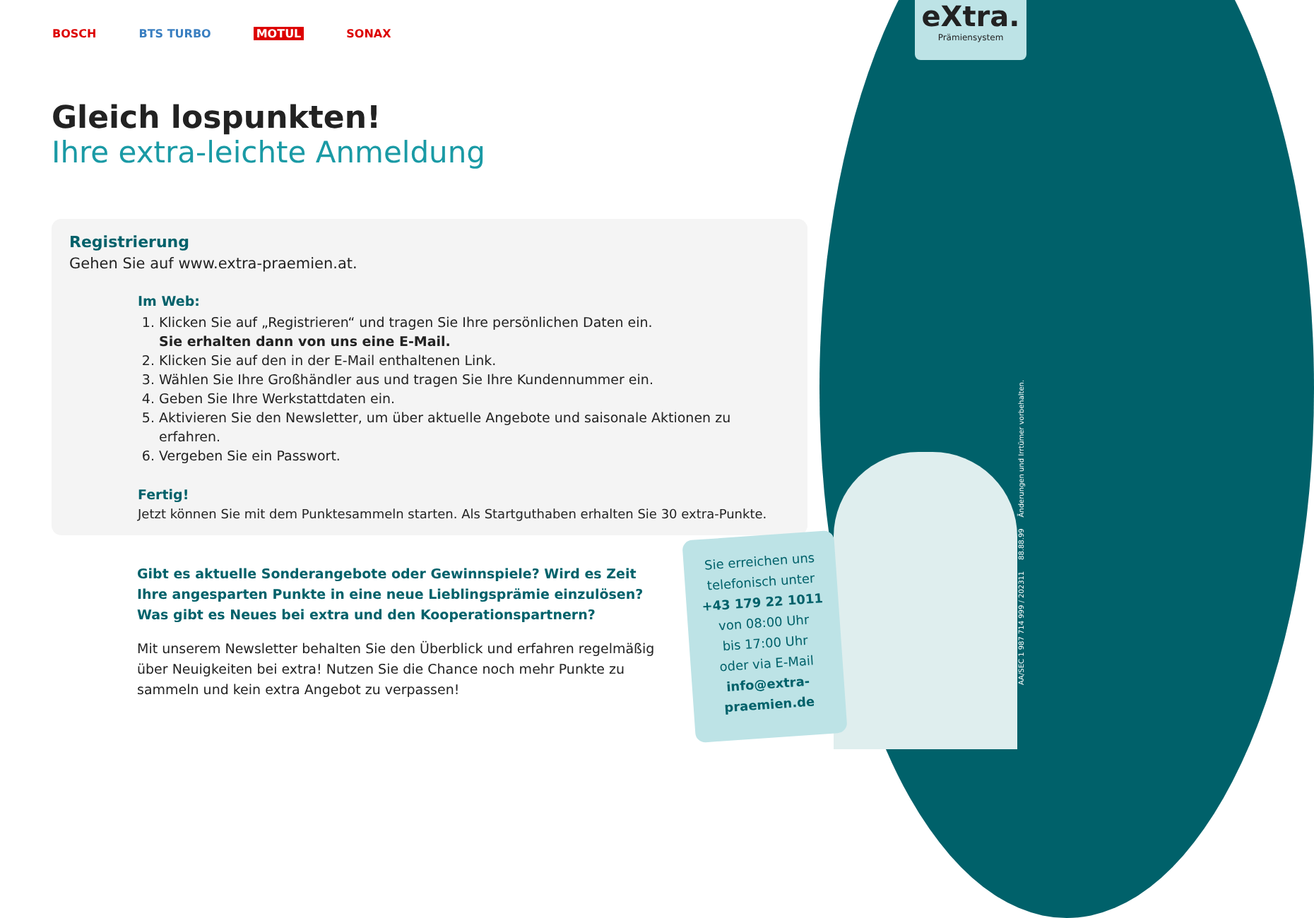BOSCH BTS TURBO MOTUL SONAX
eXtra.
Prämiensystem
Gleich lospunkten!
Ihre extra-leichte Anmeldung
Registrierung
Gehen Sie auf www.extra-praemien.at.
Im Web:
1. Klicken Sie auf „Registrieren“ und tragen Sie Ihre persönlichen Daten ein.
Sie erhalten dann von uns eine E-Mail.
2. Klicken Sie auf den in der E-Mail enthaltenen Link.
3. Wählen Sie Ihre Großhändler aus und tragen Sie Ihre Kundennummer ein.
4. Geben Sie Ihre Werkstattdaten ein.
5. Aktivieren Sie den Newsletter, um über aktuelle Angebote und saisonale Aktionen zu erfahren.
6. Vergeben Sie ein Passwort.
Fertig!
Jetzt können Sie mit dem Punktesammeln starten. Als Startguthaben erhalten Sie 30 extra-Punkte.
Gibt es aktuelle Sonderangebote oder Gewinnspiele? Wird es Zeit Ihre angesparten Punkte in eine neue Lieblingsprämie einzulösen?
Was gibt es Neues bei extra und den Kooperationspartnern?
Mit unserem Newsletter behalten Sie den Überblick und erfahren regelmäßig über Neuigkeiten bei extra! Nutzen Sie die Chance noch mehr Punkte zu sammeln und kein extra Angebot zu verpassen!
Sie erreichen uns
telefonisch unter
+43 179 22 1011
von 08:00 Uhr
bis 17:00 Uhr
oder via E-Mail
info@extra-
praemien.de
AA/SEC 1 987 714 999 / 202311 88.88.99 Änderungen und Irrtümer vorbehalten.